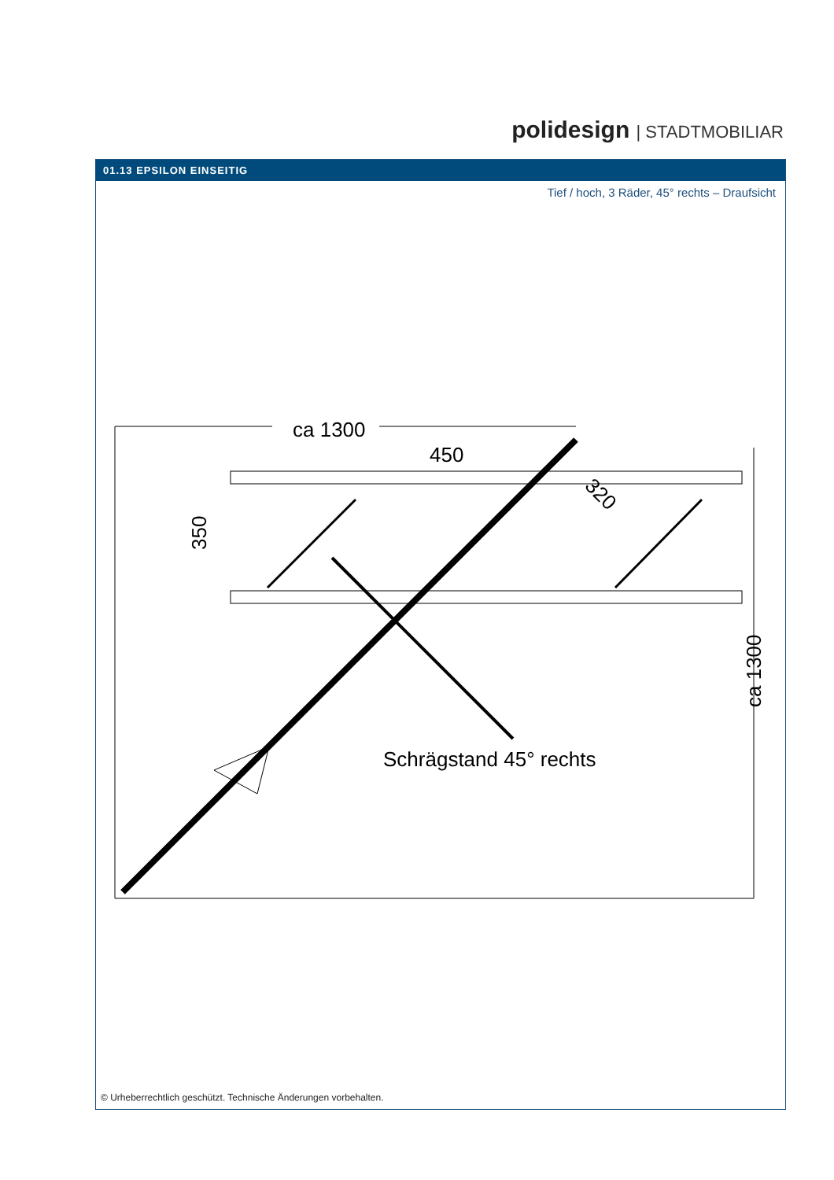polidesign | STADTMOBILIAR
01.13 EPSILON EINSEITIG
Tief / hoch, 3 Räder, 45° rechts – Draufsicht
ca 1300
450
350
320
ca 1300
Schrägstand 45° rechts
© Urheberrechtlich geschützt. Technische Änderungen vorbehalten.